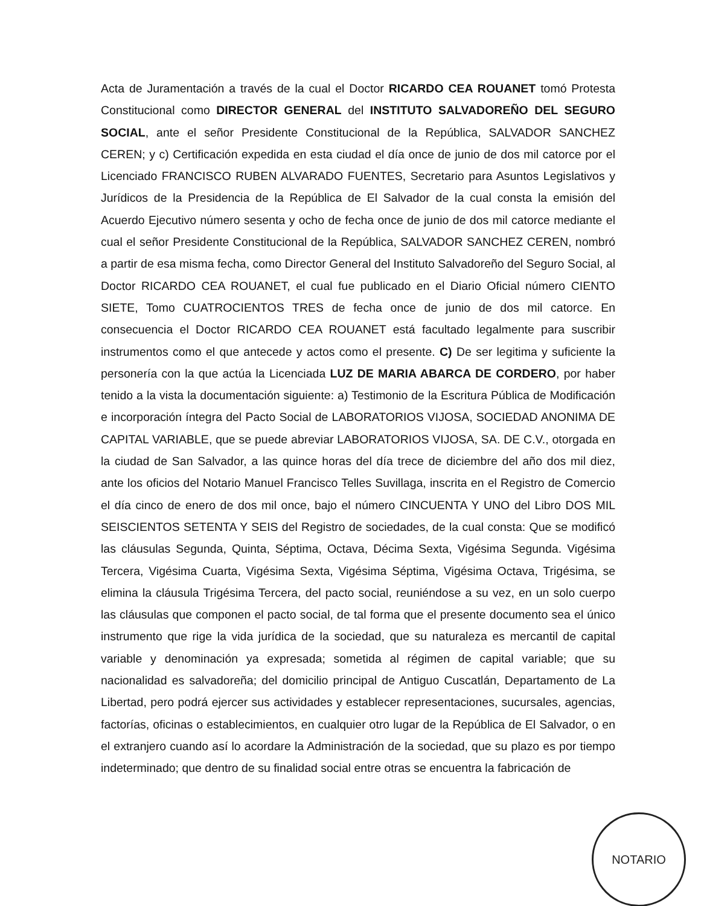Acta de Juramentación a través de la cual el Doctor RICARDO CEA ROUANET tomó Protesta Constitucional como DIRECTOR GENERAL del INSTITUTO SALVADOREÑO DEL SEGURO SOCIAL, ante el señor Presidente Constitucional de la República, SALVADOR SANCHEZ CEREN; y c) Certificación expedida en esta ciudad el día once de junio de dos mil catorce por el Licenciado FRANCISCO RUBEN ALVARADO FUENTES, Secretario para Asuntos Legislativos y Jurídicos de la Presidencia de la República de El Salvador de la cual consta la emisión del Acuerdo Ejecutivo número sesenta y ocho de fecha once de junio de dos mil catorce mediante el cual el señor Presidente Constitucional de la República, SALVADOR SANCHEZ CEREN, nombró a partir de esa misma fecha, como Director General del Instituto Salvadoreño del Seguro Social, al Doctor RICARDO CEA ROUANET, el cual fue publicado en el Diario Oficial número CIENTO SIETE, Tomo CUATROCIENTOS TRES de fecha once de junio de dos mil catorce. En consecuencia el Doctor RICARDO CEA ROUANET está facultado legalmente para suscribir instrumentos como el que antecede y actos como el presente. C) De ser legitima y suficiente la personería con la que actúa la Licenciada LUZ DE MARIA ABARCA DE CORDERO, por haber tenido a la vista la documentación siguiente: a) Testimonio de la Escritura Pública de Modificación e incorporación íntegra del Pacto Social de LABORATORIOS VIJOSA, SOCIEDAD ANONIMA DE CAPITAL VARIABLE, que se puede abreviar LABORATORIOS VIJOSA, SA. DE C.V., otorgada en la ciudad de San Salvador, a las quince horas del día trece de diciembre del año dos mil diez, ante los oficios del Notario Manuel Francisco Telles Suvillaga, inscrita en el Registro de Comercio el día cinco de enero de dos mil once, bajo el número CINCUENTA Y UNO del Libro DOS MIL SEISCIENTOS SETENTA Y SEIS del Registro de sociedades, de la cual consta: Que se modificó las cláusulas Segunda, Quinta, Séptima, Octava, Décima Sexta, Vigésima Segunda. Vigésima Tercera, Vigésima Cuarta, Vigésima Sexta, Vigésima Séptima, Vigésima Octava, Trigésima, se elimina la cláusula Trigésima Tercera, del pacto social, reuniéndose a su vez, en un solo cuerpo las cláusulas que componen el pacto social, de tal forma que el presente documento sea el único instrumento que rige la vida jurídica de la sociedad, que su naturaleza es mercantil de capital variable y denominación ya expresada; sometida al régimen de capital variable; que su nacionalidad es salvadoreña; del domicilio principal de Antiguo Cuscatlán, Departamento de La Libertad, pero podrá ejercer sus actividades y establecer representaciones, sucursales, agencias, factorías, oficinas o establecimientos, en cualquier otro lugar de la República de El Salvador, o en el extranjero cuando así lo acordare la Administración de la sociedad, que su plazo es por tiempo indeterminado; que dentro de su finalidad social entre otras se encuentra la fabricación de
NOTARIO